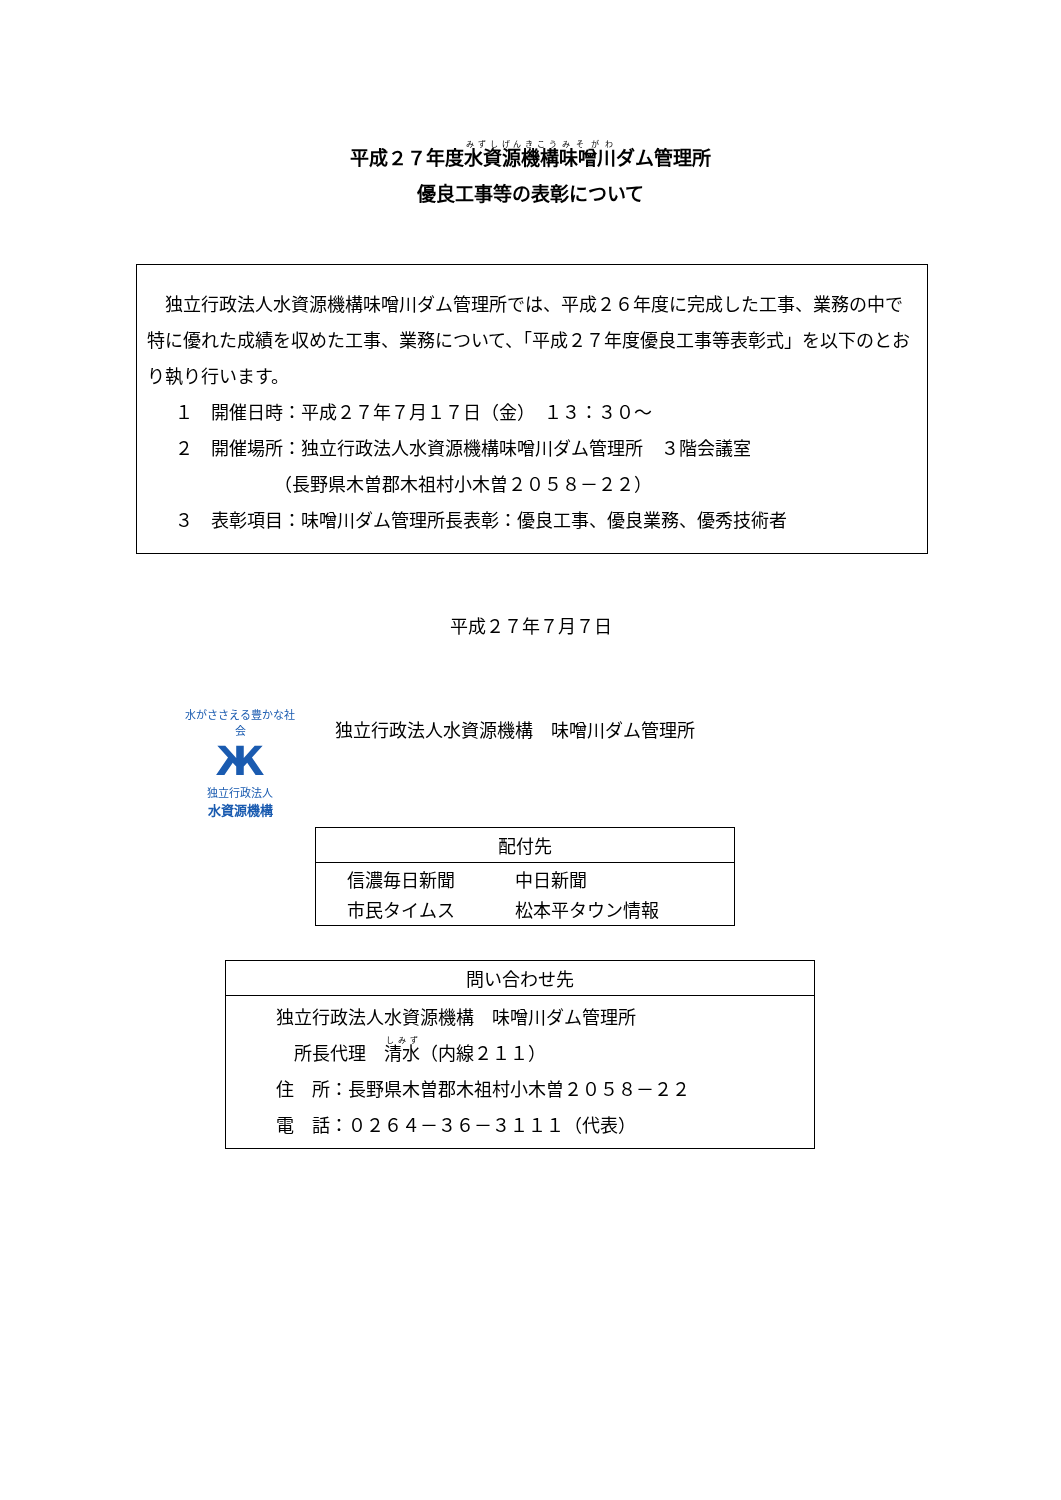平成２７年度水資源機構味噌川ダム管理所
優良工事等の表彰について
　独立行政法人水資源機構味噌川ダム管理所では、平成２６年度に完成した工事、業務の中で特に優れた成績を収めた工事、業務について、「平成２７年度優良工事等表彰式」を以下のとおり執り行います。
１　開催日時：平成２７年７月１７日（金）　１３：３０～
２　開催場所：独立行政法人水資源機構味噌川ダム管理所　３階会議室
　　　　　　（長野県木曽郡木祖村小木曽２０５８－２２）
３　表彰項目：味噌川ダム管理所長表彰：優良工事、優良業務、優秀技術者
平成２７年７月７日
水がささえる豊かな社会
Ж
独立行政法人
水資源機構
独立行政法人水資源機構　味噌川ダム管理所
| 配付先 |
| --- |
| / 信濃毎日新聞 / 中日新聞 / / 市民タイムス / 松本平タウン情報 / |
| 問い合わせ先 |
| --- |
| 独立行政法人水資源機構 味噌川ダム管理所 所長代理 清水 （内線２１１） 住 所：長野県木曽郡木祖村小木曽２０５８－２２ 電 話：０２６４－３６－３１１１（代表） |